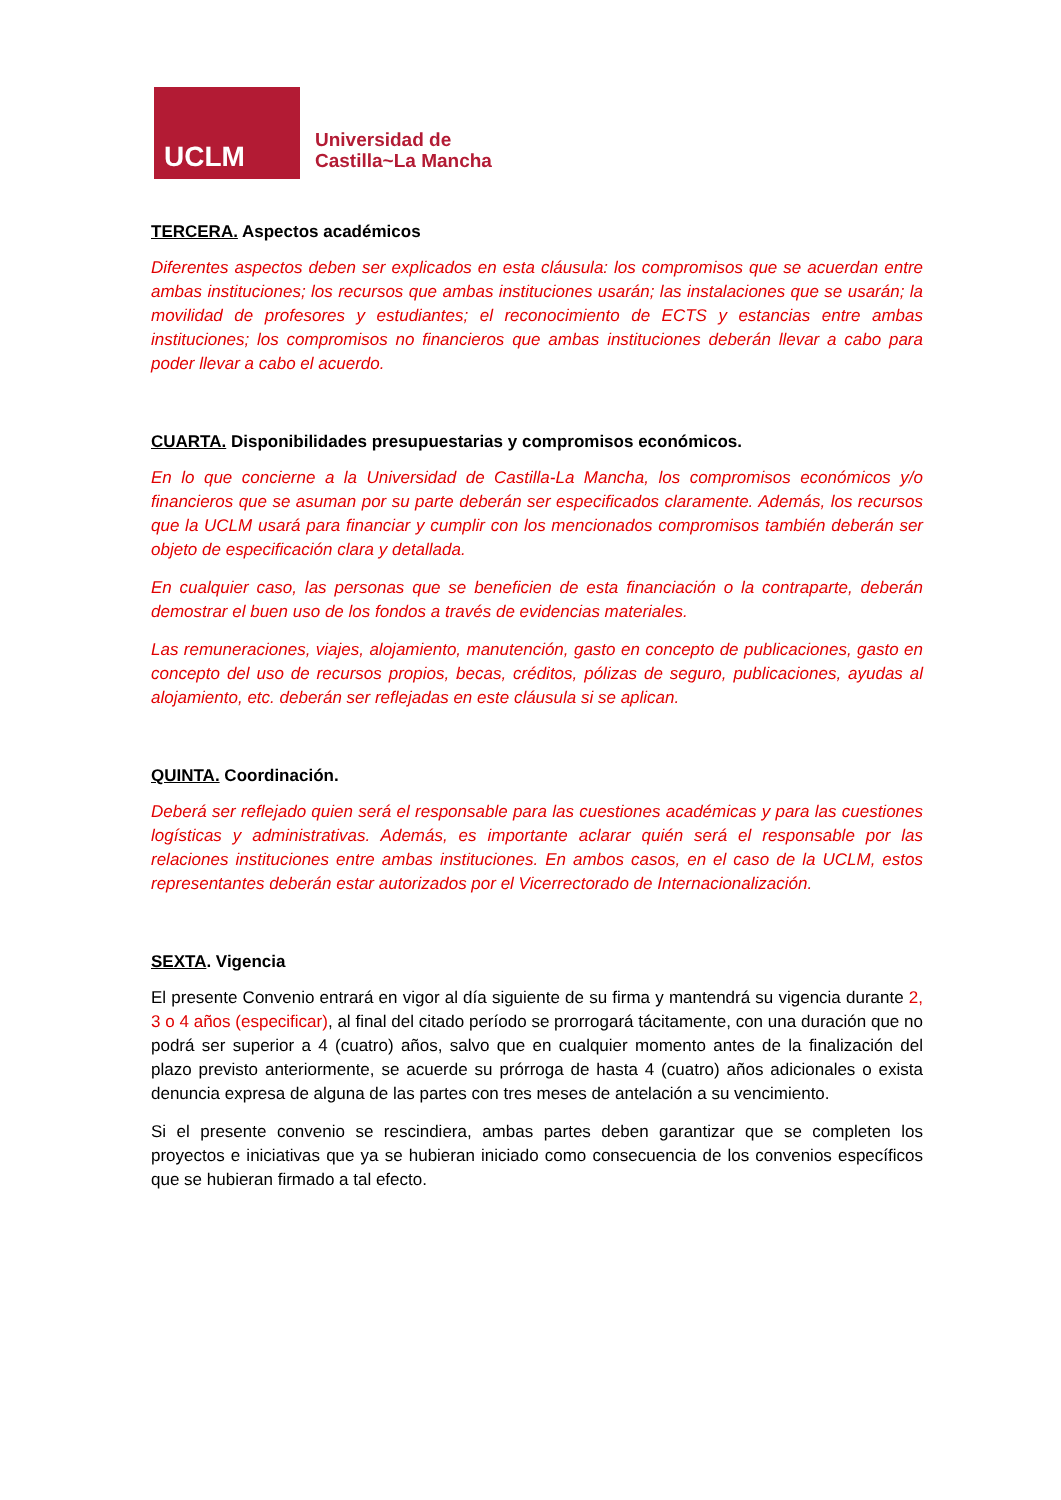UCLM
Universidad de
Castilla~La Mancha
TERCERA. Aspectos académicos
Diferentes aspectos deben ser explicados en esta cláusula: los compromisos que se acuerdan entre ambas instituciones; los recursos que ambas instituciones usarán; las instalaciones que se usarán; la movilidad de profesores y estudiantes; el reconocimiento de ECTS y estancias entre ambas instituciones; los compromisos no financieros que ambas instituciones deberán llevar a cabo para poder llevar a cabo el acuerdo.
CUARTA. Disponibilidades presupuestarias y compromisos económicos.
En lo que concierne a la Universidad de Castilla-La Mancha, los compromisos económicos y/o financieros que se asuman por su parte deberán ser especificados claramente. Además, los recursos que la UCLM usará para financiar y cumplir con los mencionados compromisos también deberán ser objeto de especificación clara y detallada.
En cualquier caso, las personas que se beneficien de esta financiación o la contraparte, deberán demostrar el buen uso de los fondos a través de evidencias materiales.
Las remuneraciones, viajes, alojamiento, manutención, gasto en concepto de publicaciones, gasto en concepto del uso de recursos propios, becas, créditos, pólizas de seguro, publicaciones, ayudas al alojamiento, etc. deberán ser reflejadas en este cláusula si se aplican.
QUINTA. Coordinación.
Deberá ser reflejado quien será el responsable para las cuestiones académicas y para las cuestiones logísticas y administrativas. Además, es importante aclarar quién será el responsable por las relaciones instituciones entre ambas instituciones. En ambos casos, en el caso de la UCLM, estos representantes deberán estar autorizados por el Vicerrectorado de Internacionalización.
SEXTA. Vigencia
El presente Convenio entrará en vigor al día siguiente de su firma y mantendrá su vigencia durante 2, 3 o 4 años (especificar), al final del citado período se prorrogará tácitamente, con una duración que no podrá ser superior a 4 (cuatro) años, salvo que en cualquier momento antes de la finalización del plazo previsto anteriormente, se acuerde su prórroga de hasta 4 (cuatro) años adicionales o exista denuncia expresa de alguna de las partes con tres meses de antelación a su vencimiento.
Si el presente convenio se rescindiera, ambas partes deben garantizar que se completen los proyectos e iniciativas que ya se hubieran iniciado como consecuencia de los convenios específicos que se hubieran firmado a tal efecto.